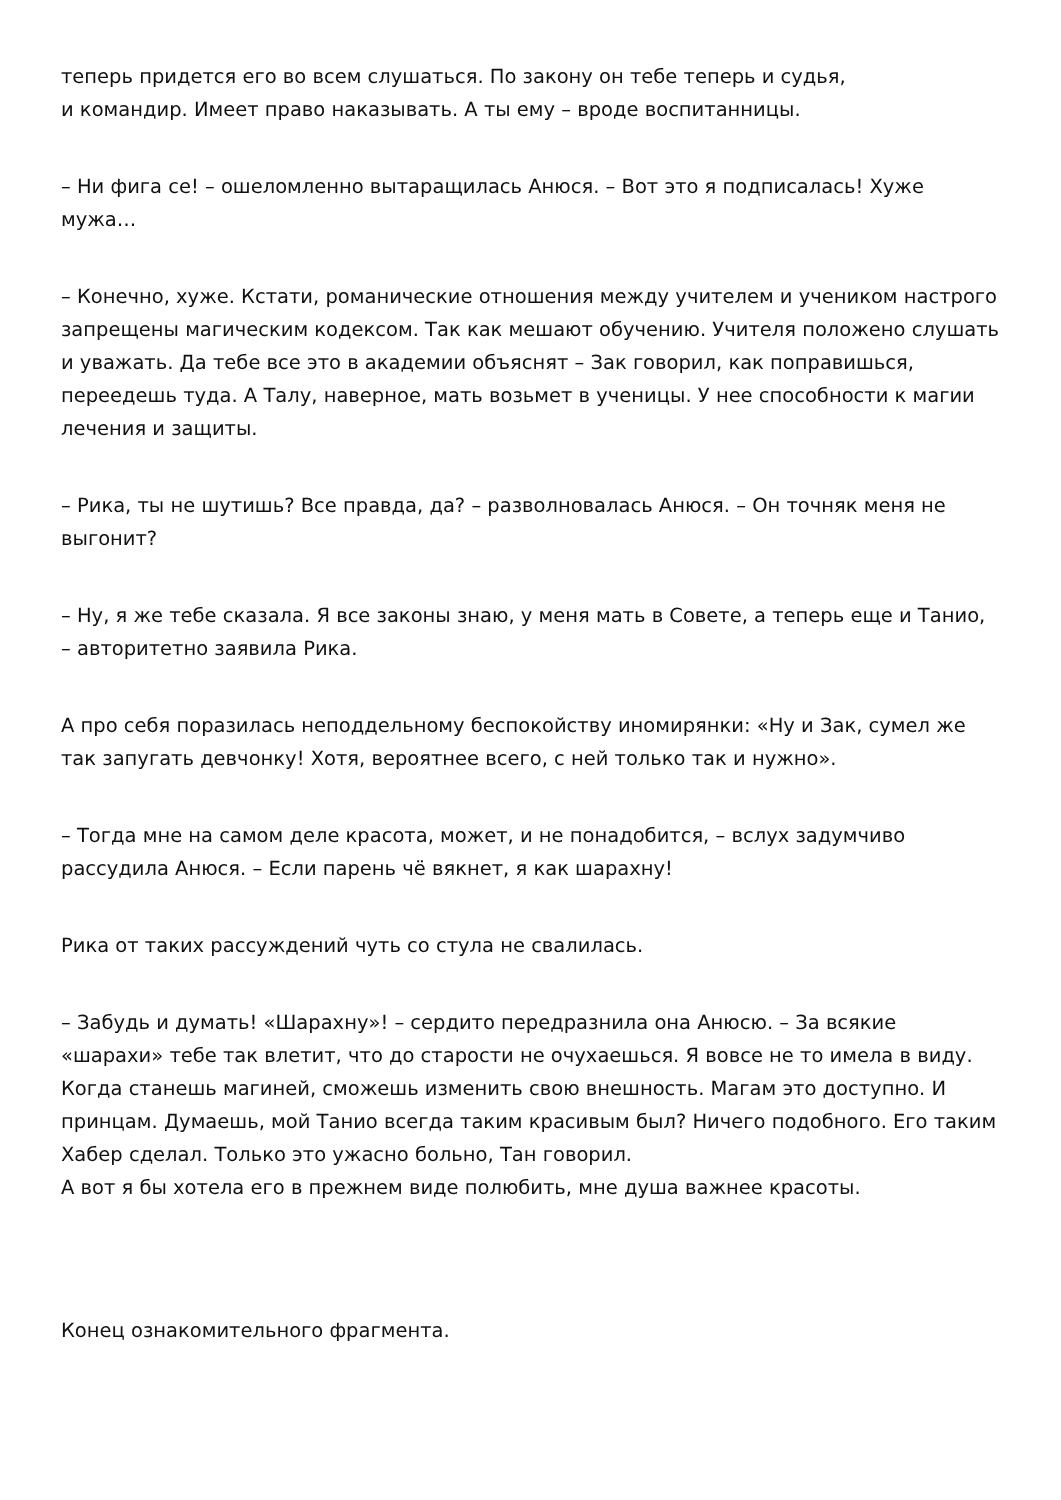теперь придется его во всем слушаться. По закону он тебе теперь и судья,
и командир. Имеет право наказывать. А ты ему – вроде воспитанницы.
– Ни фига се! – ошеломленно вытаращилась Анюся. – Вот это я подписалась! Хуже мужа…
– Конечно, хуже. Кстати, романические отношения между учителем и учеником настрого запрещены магическим кодексом. Так как мешают обучению. Учителя положено слушать и уважать. Да тебе все это в академии объяснят – Зак говорил, как поправишься, переедешь туда. А Талу, наверное, мать возьмет в ученицы. У нее способности к магии лечения и защиты.
– Рика, ты не шутишь? Все правда, да? – разволновалась Анюся. – Он точняк меня не выгонит?
– Ну, я же тебе сказала. Я все законы знаю, у меня мать в Совете, а теперь еще и Танио, – авторитетно заявила Рика.
А про себя поразилась неподдельному беспокойству иномирянки: «Ну и Зак, сумел же так запугать девчонку! Хотя, вероятнее всего, с ней только так и нужно».
– Тогда мне на самом деле красота, может, и не понадобится, – вслух задумчиво рассудила Анюся. – Если парень чё вякнет, я как шарахну!
Рика от таких рассуждений чуть со стула не свалилась.
– Забудь и думать! «Шарахну»! – сердито передразнила она Анюсю. – За всякие «шарахи» тебе так влетит, что до старости не очухаешься. Я вовсе не то имела в виду. Когда станешь магиней, сможешь изменить свою внешность. Магам это доступно. И принцам. Думаешь, мой Танио всегда таким красивым был? Ничего подобного. Его таким Хабер сделал. Только это ужасно больно, Тан говорил.
А вот я бы хотела его в прежнем виде полюбить, мне душа важнее красоты.
Конец ознакомительного фрагмента.